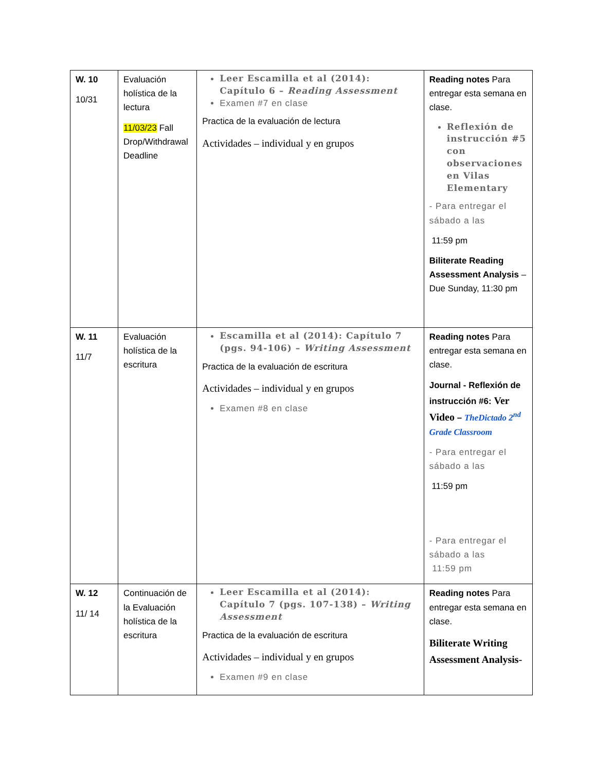| W. 10 10/31 | Evaluación holística de la lectura 11/03/23 Fall Drop/Withdrawal Deadline | Leer Escamilla et al (2014): Capítulo 6 – Reading Assessment Examen #7 en clase Practica de la evaluación de lectura Actividades – individual y en grupos | Reading notes Para entregar esta semana en clase. Reflexión de instrucción #5 con observaciones en Vilas Elementary - Para entregar el sábado a las 11:59 pm Biliterate Reading Assessment Analysis – Due Sunday, 11:30 pm |
| W. 11 11/7 | Evaluación holística de la escritura | Escamilla et al (2014): Capítulo 7 (pgs. 94-106) – Writing Assessment Practica de la evaluación de escritura Actividades – individual y en grupos Examen #8 en clase | Reading notes Para entregar esta semana en clase. Journal - Reflexión de instrucción #6: Ver Video – TheDictado 2<sup>nd</sup> Grade Classroom - Para entregar el sábado a las 11:59 pm - Para entregar el sábado a las 11:59 pm |
| W. 12 11/ 14 | Continuación de la Evaluación holística de la escritura | Leer Escamilla et al (2014): Capítulo 7 (pgs. 107-138) – Writing Assessment Practica de la evaluación de escritura Actividades – individual y en grupos Examen #9 en clase | Reading notes Para entregar esta semana en clase. Biliterate Writing Assessment Analysis- |